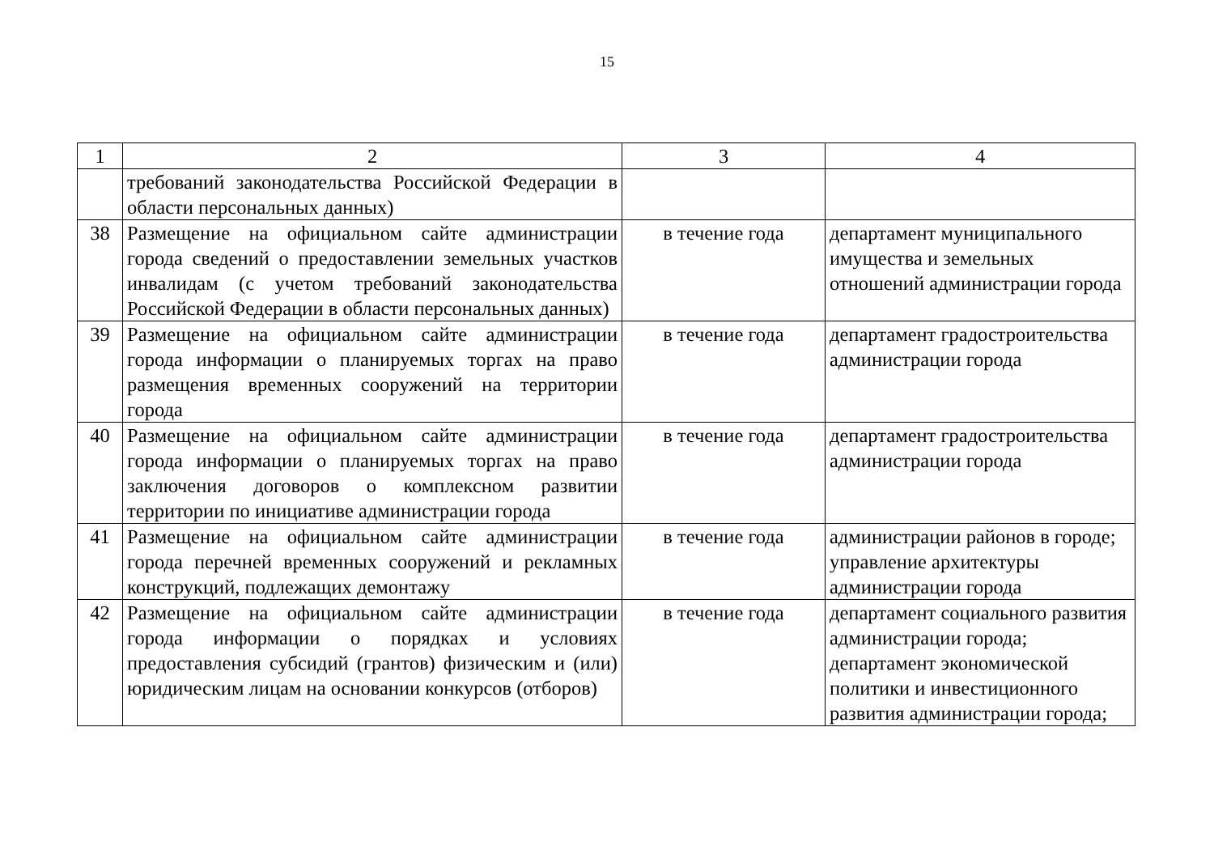15
| 1 | 2 | 3 | 4 |
| | требований законодательства Российской Федерации в области персональных данных) | | |
| 38 | Размещение на официальном сайте администрации города сведений о предоставлении земельных участков инвалидам (с учетом требований законодательства Российской Федерации в области персональных данных) | в течение года | департамент муниципального имущества и земельных отношений администрации города |
| 39 | Размещение на официальном сайте администрации города информации о планируемых торгах на право размещения временных сооружений на территории города | в течение года | департамент градостроительства администрации города |
| 40 | Размещение на официальном сайте администрации города информации о планируемых торгах на право заключения договоров о комплексном развитии территории по инициативе администрации города | в течение года | департамент градостроительства администрации города |
| 41 | Размещение на официальном сайте администрации города перечней временных сооружений и рекламных конструкций, подлежащих демонтажу | в течение года | администрации районов в городе; управление архитектуры администрации города |
| 42 | Размещение на официальном сайте администрации города информации о порядках и условиях предоставления субсидий (грантов) физическим и (или) юридическим лицам на основании конкурсов (отборов) | в течение года | департамент социального развития администрации города; департамент экономической политики и инвестиционного развития администрации города; |